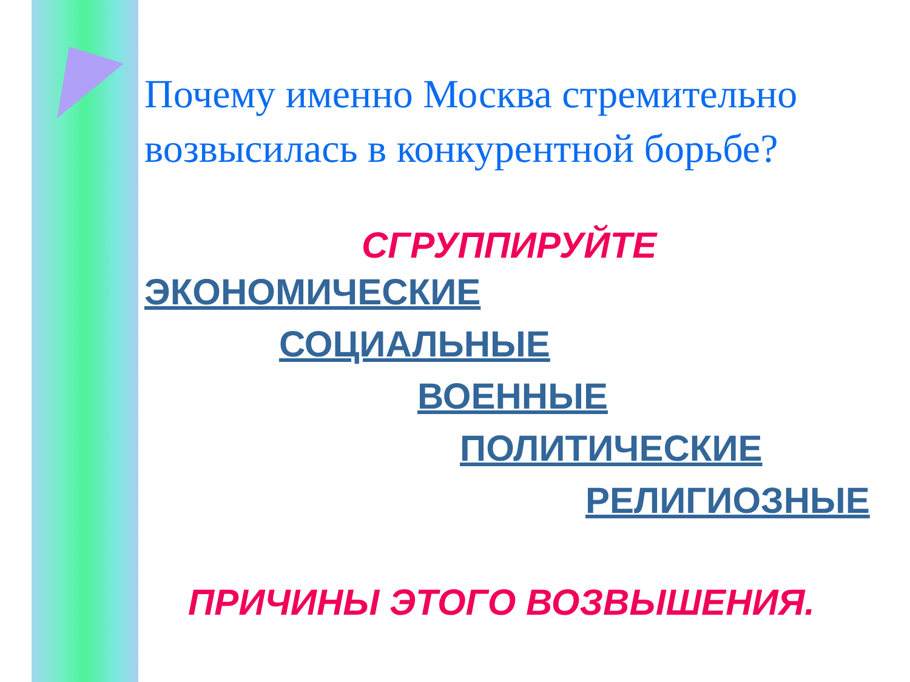Почему именно Москва стремительно возвысилась в конкурентной борьбе?
СГРУППИРУЙТЕ
ЭКОНОМИЧЕСКИЕ
СОЦИАЛЬНЫЕ
ВОЕННЫЕ
ПОЛИТИЧЕСКИЕ
РЕЛИГИОЗНЫЕ
ПРИЧИНЫ ЭТОГО ВОЗВЫШЕНИЯ.